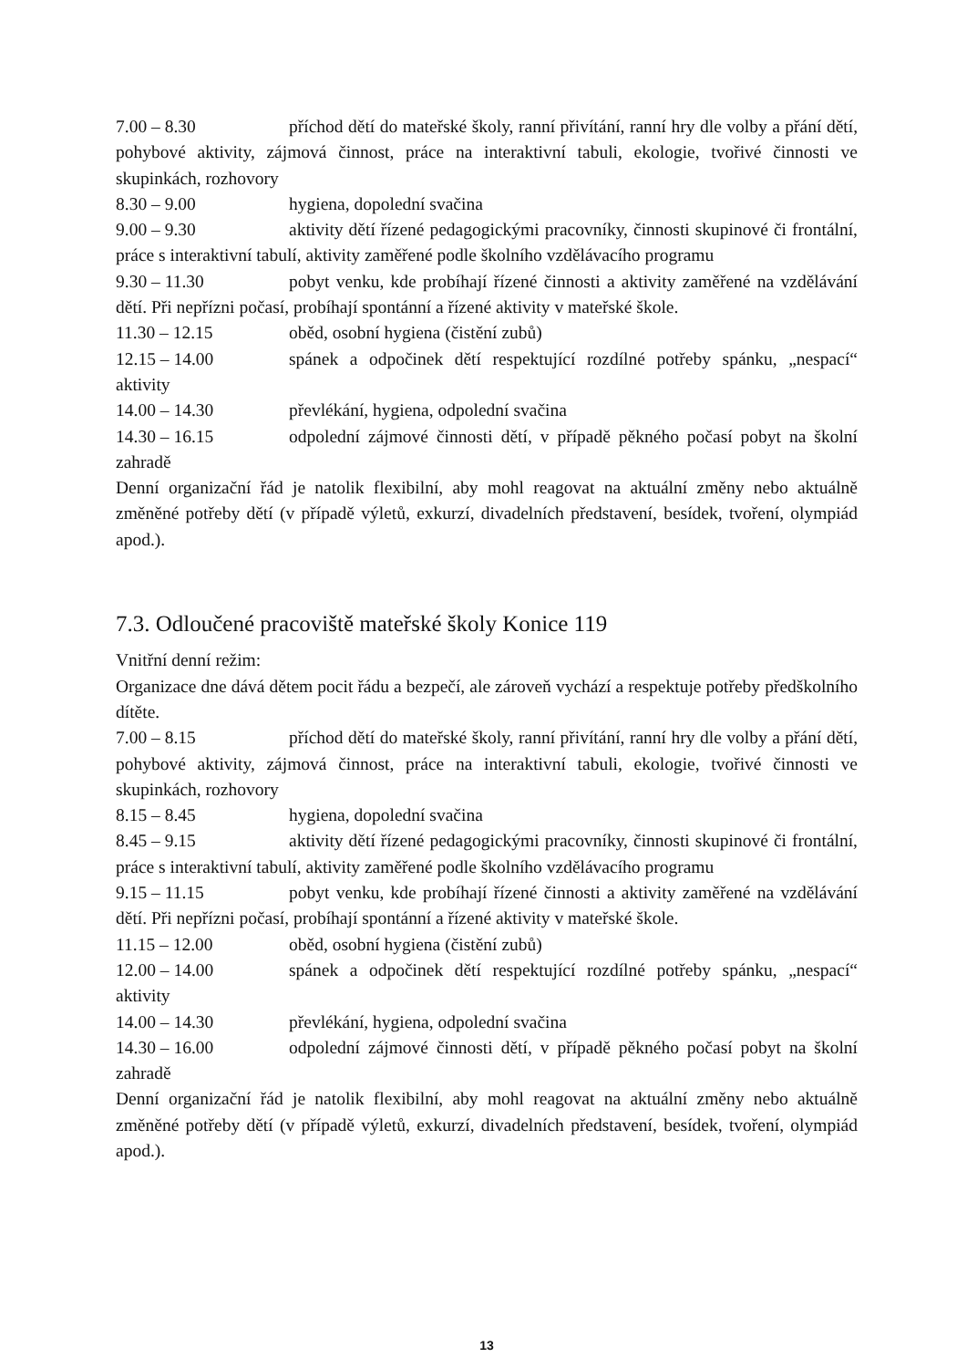7.00 – 8.30 příchod dětí do mateřské školy, ranní přivítání, ranní hry dle volby a přání dětí, pohybové aktivity, zájmová činnost, práce na interaktivní tabuli, ekologie, tvořivé činnosti ve skupinkách, rozhovory
8.30 – 9.00 hygiena, dopolední svačina
9.00 – 9.30 aktivity dětí řízené pedagogickými pracovníky, činnosti skupinové či frontální, práce s interaktivní tabulí, aktivity zaměřené podle školního vzdělávacího programu
9.30 – 11.30 pobyt venku, kde probíhají řízené činnosti a aktivity zaměřené na vzdělávání dětí. Při nepřízni počasí, probíhají spontánní a řízené aktivity v mateřské škole.
11.30 – 12.15 oběd, osobní hygiena (čistění zubů)
12.15 – 14.00 spánek a odpočinek dětí respektující rozdílné potřeby spánku, „nespací“ aktivity
14.00 – 14.30 převlékání, hygiena, odpolední svačina
14.30 – 16.15 odpolední zájmové činnosti dětí, v případě pěkného počasí pobyt na školní zahradě
Denní organizační řád je natolik flexibilní, aby mohl reagovat na aktuální změny nebo aktuálně změněné potřeby dětí (v případě výletů, exkurzí, divadelních představení, besídek, tvoření, olympiád apod.).
7.3. Odloučené pracoviště mateřské školy Konice 119
Vnitřní denní režim:
Organizace dne dává dětem pocit řádu a bezpečí, ale zároveň vychází a respektuje potřeby předškolního dítěte.
7.00 – 8.15 příchod dětí do mateřské školy, ranní přivítání, ranní hry dle volby a přání dětí, pohybové aktivity, zájmová činnost, práce na interaktivní tabuli, ekologie, tvořivé činnosti ve skupinkách, rozhovory
8.15 – 8.45 hygiena, dopolední svačina
8.45 – 9.15 aktivity dětí řízené pedagogickými pracovníky, činnosti skupinové či frontální, práce s interaktivní tabulí, aktivity zaměřené podle školního vzdělávacího programu
9.15 – 11.15 pobyt venku, kde probíhají řízené činnosti a aktivity zaměřené na vzdělávání dětí. Při nepřízni počasí, probíhají spontánní a řízené aktivity v mateřské škole.
11.15 – 12.00 oběd, osobní hygiena (čistění zubů)
12.00 – 14.00 spánek a odpočinek dětí respektující rozdílné potřeby spánku, „nespací“ aktivity
14.00 – 14.30 převlékání, hygiena, odpolední svačina
14.30 – 16.00 odpolední zájmové činnosti dětí, v případě pěkného počasí pobyt na školní zahradě
Denní organizační řád je natolik flexibilní, aby mohl reagovat na aktuální změny nebo aktuálně změněné potřeby dětí (v případě výletů, exkurzí, divadelních představení, besídek, tvoření, olympiád apod.).
13